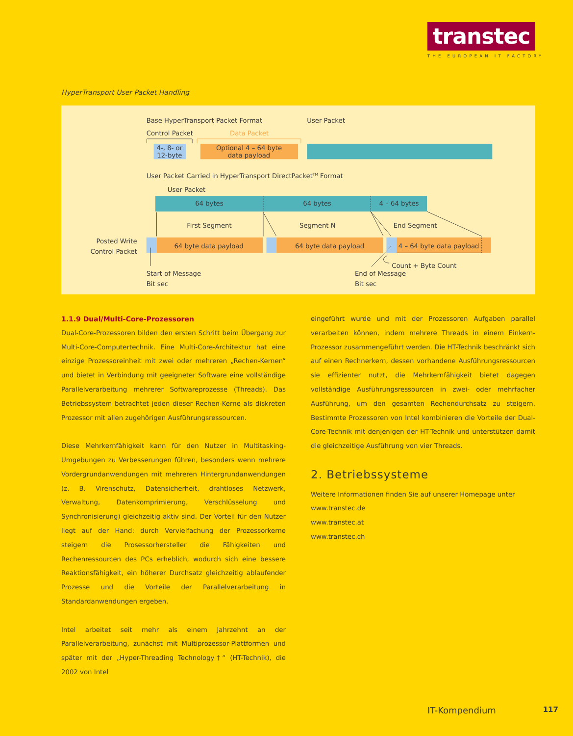transtec
THE EUROPEAN IT FACTORY
HyperTransport User Packet Handling
Base HyperTransport Packet Format
User Packet
Control Packet
Data Packet
4-, 8- or
12-byte
Optional 4 – 64 byte
data payload
User Packet Carried in HyperTransport DirectPacketTM Format
User Packet
64 bytes
64 bytes
4 – 64 bytes
First Segment
Segment N
End Segment
Posted Write
Control Packet
64 byte data payload
64 byte data payload
4 – 64 byte data payload
Count + Byte Count
Start of Message
Bit sec
End of Message
Bit sec
1.1.9 Dual/Multi-Core-Prozessoren
Dual-Core-Prozessoren bilden den ersten Schritt beim Übergang zur Multi-Core-Computertechnik. Eine Multi-Core-Architektur hat eine einzige Prozessoreinheit mit zwei oder mehreren „Rechen-Kernen“ und bietet in Verbindung mit geeigneter Software eine vollständige Parallelverarbeitung mehrerer Softwareprozesse (Threads). Das Betriebssystem betrachtet jeden dieser Rechen-Kerne als diskreten Prozessor mit allen zugehörigen Ausführungsressourcen.
Diese Mehrkernfähigkeit kann für den Nutzer in Multitasking-Umgebungen zu Verbesserungen führen, besonders wenn mehrere Vordergrundanwendungen mit mehreren Hintergrundanwendungen (z. B. Virenschutz, Datensicherheit, drahtloses Netzwerk, Verwaltung, Datenkomprimierung, Verschlüsselung und Synchronisierung) gleichzeitig aktiv sind. Der Vorteil für den Nutzer liegt auf der Hand: durch Vervielfachung der Prozessorkerne steigern die Prosessorhersteller die Fähigkeiten und Rechenressourcen des PCs erheblich, wodurch sich eine bessere Reaktionsfähigkeit, ein höherer Durchsatz gleichzeitig ablaufender Prozesse und die Vorteile der Parallelverarbeitung in Standardanwendungen ergeben.
Intel arbeitet seit mehr als einem Jahrzehnt an der Parallelverarbeitung, zunächst mit Multiprozessor-Plattformen und später mit der „Hyper-Threading Technology†“ (HT-Technik), die 2002 von Intel
eingeführt wurde und mit der Prozessoren Aufgaben parallel verarbeiten können, indem mehrere Threads in einem Einkern-Prozessor zusammengeführt werden. Die HT-Technik beschränkt sich auf einen Rechnerkern, dessen vorhandene Ausführungsressourcen sie effizienter nutzt, die Mehrkernfähigkeit bietet dagegen vollständige Ausführungsressourcen in zwei- oder mehrfacher Ausführung, um den gesamten Rechendurchsatz zu steigern. Bestimmte Prozessoren von Intel kombinieren die Vorteile der Dual-Core-Technik mit denjenigen der HT-Technik und unterstützen damit die gleichzeitige Ausführung von vier Threads.
2. Betriebssysteme
Weitere Informationen finden Sie auf unserer Homepage unter
www.transtec.de
www.transtec.at
www.transtec.ch
IT-Kompendium 117